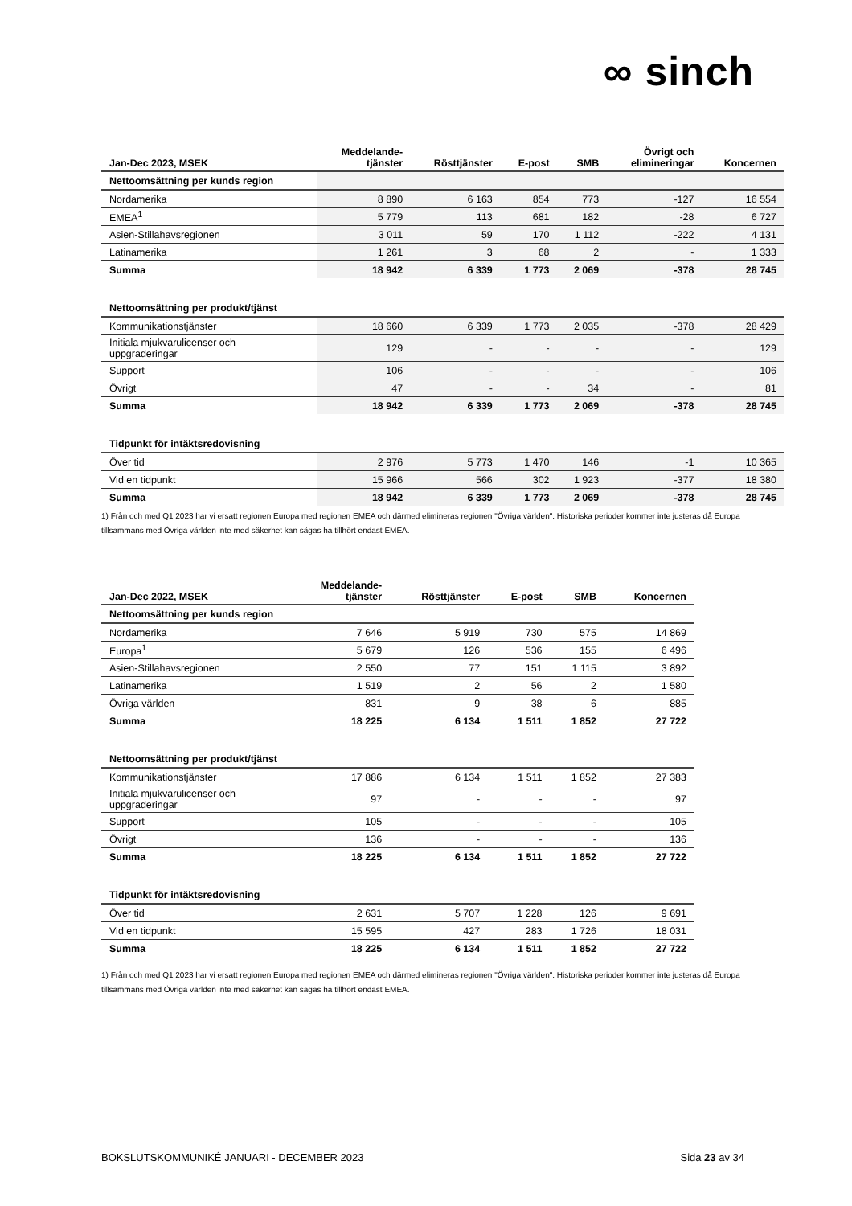∞ sinch
| Jan-Dec 2023, MSEK | Meddelande- tjänster | Rösttjänster | E-post | SMB | Övrigt och elimineringar | Koncernen |
| --- | --- | --- | --- | --- | --- | --- |
| Nettoomsättning per kunds region | | | | | | |
| Nordamerika | 8 890 | 6 163 | 854 | 773 | -127 | 16 554 |
| EMEA<sup>1</sup> | 5 779 | 113 | 681 | 182 | -28 | 6 727 |
| Asien-Stillahavsregionen | 3 011 | 59 | 170 | 1 112 | -222 | 4 131 |
| Latinamerika | 1 261 | 3 | 68 | 2 | - | 1 333 |
| Summa | 18 942 | 6 339 | 1 773 | 2 069 | -378 | 28 745 |
| Nettoomsättning per produkt/tjänst | | | | | | |
| Kommunikationstjänster | 18 660 | 6 339 | 1 773 | 2 035 | -378 | 28 429 |
| Initiala mjukvarulicenser och uppgraderingar | 129 | - | - | - | - | 129 |
| Support | 106 | - | - | - | - | 106 |
| Övrigt | 47 | - | - | 34 | - | 81 |
| Summa | 18 942 | 6 339 | 1 773 | 2 069 | -378 | 28 745 |
| Tidpunkt för intäktsredovisning | | | | | | |
| Över tid | 2 976 | 5 773 | 1 470 | 146 | -1 | 10 365 |
| Vid en tidpunkt | 15 966 | 566 | 302 | 1 923 | -377 | 18 380 |
| Summa | 18 942 | 6 339 | 1 773 | 2 069 | -378 | 28 745 |
1) Från och med Q1 2023 har vi ersatt regionen Europa med regionen EMEA och därmed elimineras regionen "Övriga världen". Historiska perioder kommer inte justeras då Europa tillsammans med Övriga världen inte med säkerhet kan sägas ha tillhört endast EMEA.
| Jan-Dec 2022, MSEK | Meddelande- tjänster | Rösttjänster | E-post | SMB | Koncernen |
| --- | --- | --- | --- | --- | --- |
| Nettoomsättning per kunds region | | | | | |
| Nordamerika | 7 646 | 5 919 | 730 | 575 | 14 869 |
| Europa<sup>1</sup> | 5 679 | 126 | 536 | 155 | 6 496 |
| Asien-Stillahavsregionen | 2 550 | 77 | 151 | 1 115 | 3 892 |
| Latinamerika | 1 519 | 2 | 56 | 2 | 1 580 |
| Övriga världen | 831 | 9 | 38 | 6 | 885 |
| Summa | 18 225 | 6 134 | 1 511 | 1 852 | 27 722 |
| Nettoomsättning per produkt/tjänst | | | | | |
| Kommunikationstjänster | 17 886 | 6 134 | 1 511 | 1 852 | 27 383 |
| Initiala mjukvarulicenser och uppgraderingar | 97 | - | - | - | 97 |
| Support | 105 | - | - | - | 105 |
| Övrigt | 136 | - | - | - | 136 |
| Summa | 18 225 | 6 134 | 1 511 | 1 852 | 27 722 |
| Tidpunkt för intäktsredovisning | | | | | |
| Över tid | 2 631 | 5 707 | 1 228 | 126 | 9 691 |
| Vid en tidpunkt | 15 595 | 427 | 283 | 1 726 | 18 031 |
| Summa | 18 225 | 6 134 | 1 511 | 1 852 | 27 722 |
1) Från och med Q1 2023 har vi ersatt regionen Europa med regionen EMEA och därmed elimineras regionen "Övriga världen". Historiska perioder kommer inte justeras då Europa tillsammans med Övriga världen inte med säkerhet kan sägas ha tillhört endast EMEA.
BOKSLUTSKOMMUNIKÉ JANUARI - DECEMBER 2023 Sida 23 av 34